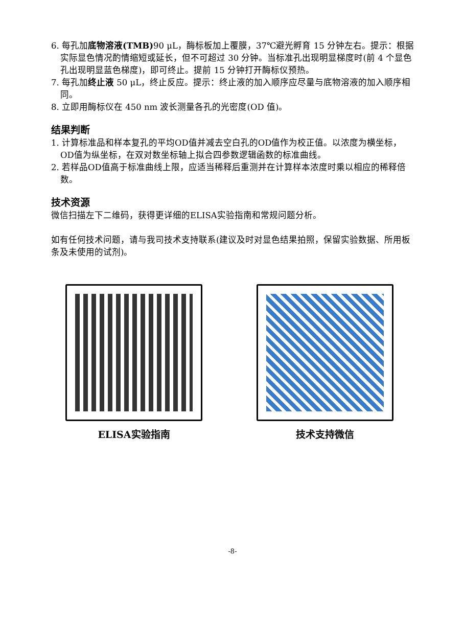6. 每孔加底物溶液(TMB) 90 μL，酶标板加上覆膜，37℃避光孵育 15 分钟左右。提示：根据实际显色情况酌情缩短或延长，但不可超过 30 分钟。当标准孔出现明显梯度时(前 4 个显色孔出现明显蓝色梯度)，即可终止。提前 15 分钟打开酶标仪预热。
7. 每孔加终止液 50 μL，终止反应。提示：终止液的加入顺序应尽量与底物溶液的加入顺序相同。
8. 立即用酶标仪在 450 nm 波长测量各孔的光密度(OD 值)。
结果判断
1. 计算标准品和样本复孔的平均OD值并减去空白孔的OD值作为校正值。以浓度为横坐标，OD值为纵坐标，在双对数坐标轴上拟合四参数逻辑函数的标准曲线。
2. 若样品OD值高于标准曲线上限，应适当稀释后重测并在计算样本浓度时乘以相应的稀释倍数。
技术资源
微信扫描左下二维码，获得更详细的ELISA实验指南和常规问题分析。
如有任何技术问题，请与我司技术支持联系(建议及时对显色结果拍照，保留实验数据、所用板条及未使用的试剂)。
ELISA实验指南 技术支持微信
-8-